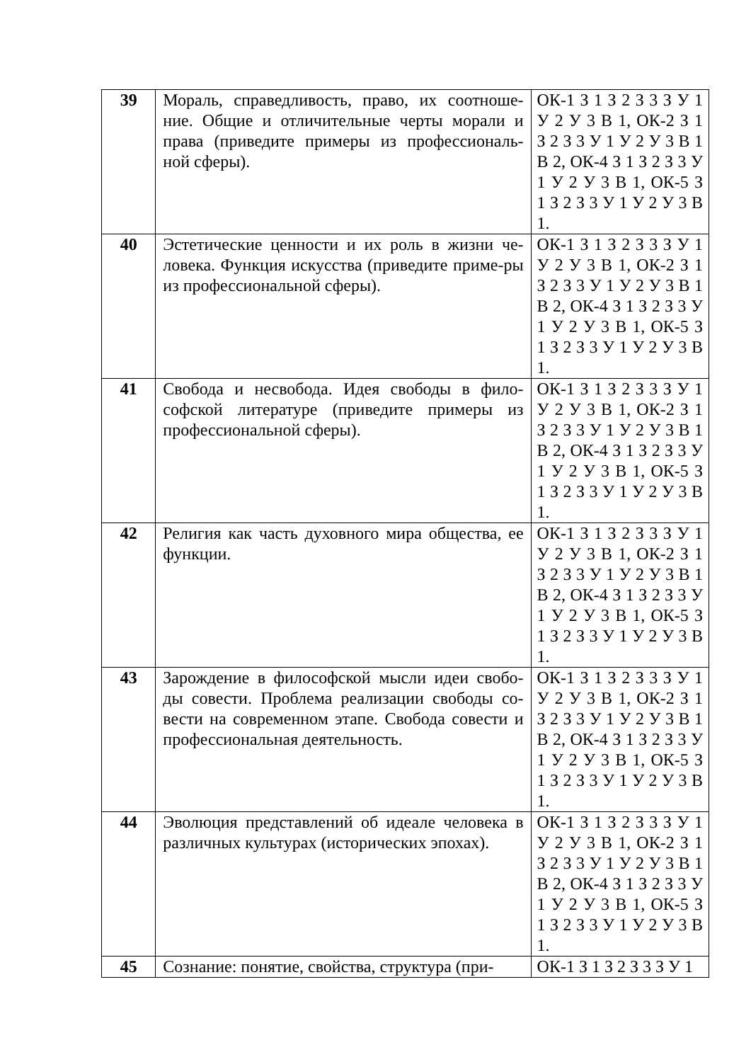| 39 | Мораль, справедливость, право, их соотноше-ние. Общие и отличительные черты морали и права (приведите примеры из профессиональ-ной сферы). | ОК-1 З 1 З 2 З 3 З У 1 У 2 У 3 В 1, ОК-2 З 1 З 2 З 3 У 1 У 2 У 3 В 1 В 2, ОК-4 З 1 З 2 З 3 У 1 У 2 У 3 В 1, ОК-5 З 1 З 2 З 3 У 1 У 2 У 3 В 1. |
| 40 | Эстетические ценности и их роль в жизни че-ловека. Функция искусства (приведите приме-ры из профессиональной сферы). | ОК-1 З 1 З 2 З 3 З У 1 У 2 У 3 В 1, ОК-2 З 1 З 2 З 3 У 1 У 2 У 3 В 1 В 2, ОК-4 З 1 З 2 З 3 У 1 У 2 У 3 В 1, ОК-5 З 1 З 2 З 3 У 1 У 2 У 3 В 1. |
| 41 | Свобода и несвобода. Идея свободы в фило-софской литературе (приведите примеры из профессиональной сферы). | ОК-1 З 1 З 2 З 3 З У 1 У 2 У 3 В 1, ОК-2 З 1 З 2 З 3 У 1 У 2 У 3 В 1 В 2, ОК-4 З 1 З 2 З 3 У 1 У 2 У 3 В 1, ОК-5 З 1 З 2 З 3 У 1 У 2 У 3 В 1. |
| 42 | Религия как часть духовного мира общества, ее функции. | ОК-1 З 1 З 2 З 3 З У 1 У 2 У 3 В 1, ОК-2 З 1 З 2 З 3 У 1 У 2 У 3 В 1 В 2, ОК-4 З 1 З 2 З 3 У 1 У 2 У 3 В 1, ОК-5 З 1 З 2 З 3 У 1 У 2 У 3 В 1. |
| 43 | Зарождение в философской мысли идеи свобо-ды совести. Проблема реализации свободы со-вести на современном этапе. Свобода совести и профессиональная деятельность. | ОК-1 З 1 З 2 З 3 З У 1 У 2 У 3 В 1, ОК-2 З 1 З 2 З 3 У 1 У 2 У 3 В 1 В 2, ОК-4 З 1 З 2 З 3 У 1 У 2 У 3 В 1, ОК-5 З 1 З 2 З 3 У 1 У 2 У 3 В 1. |
| 44 | Эволюция представлений об идеале человека в различных культурах (исторических эпохах). | ОК-1 З 1 З 2 З 3 З У 1 У 2 У 3 В 1, ОК-2 З 1 З 2 З 3 У 1 У 2 У 3 В 1 В 2, ОК-4 З 1 З 2 З 3 У 1 У 2 У 3 В 1, ОК-5 З 1 З 2 З 3 У 1 У 2 У 3 В 1. |
| 45 | Сознание: понятие, свойства, структура (при- | ОК-1 З 1 З 2 З 3 З У 1 |